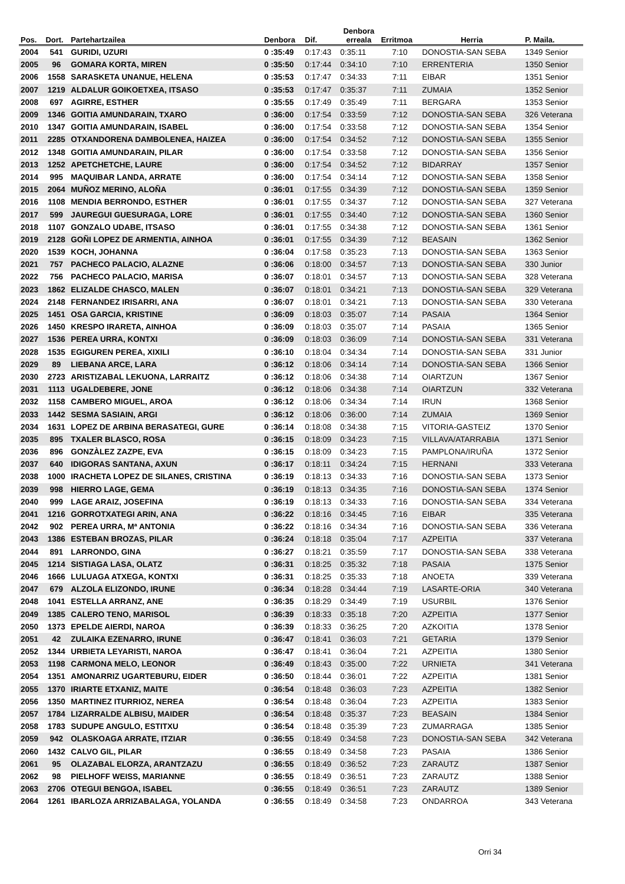| Pos. | Dort. | Partehartzailea | Denbora | Dif. | Denbora erreala | Erritmoa | Herria | P. Maila. |
| --- | --- | --- | --- | --- | --- | --- | --- | --- |
| 2004 | 541 | GURIDI, UZURI | 0 :35:49 | 0:17:43 | 0:35:11 | 7:10 | DONOSTIA-SAN SEBA | 1349 Senior |
| 2005 | 96 | GOMARA KORTA, MIREN | 0 :35:50 | 0:17:44 | 0:34:10 | 7:10 | ERRENTERIA | 1350 Senior |
| 2006 | 1558 | SARASKETA UNANUE, HELENA | 0 :35:53 | 0:17:47 | 0:34:33 | 7:11 | EIBAR | 1351 Senior |
| 2007 | 1219 | ALDALUR GOIKOETXEA, ITSASO | 0 :35:53 | 0:17:47 | 0:35:37 | 7:11 | ZUMAIA | 1352 Senior |
| 2008 | 697 | AGIRRE, ESTHER | 0 :35:55 | 0:17:49 | 0:35:49 | 7:11 | BERGARA | 1353 Senior |
| 2009 | 1346 | GOITIA AMUNDARAIN, TXARO | 0 :36:00 | 0:17:54 | 0:33:59 | 7:12 | DONOSTIA-SAN SEBA | 326 Veterana |
| 2010 | 1347 | GOITIA AMUNDARAIN, ISABEL | 0 :36:00 | 0:17:54 | 0:33:58 | 7:12 | DONOSTIA-SAN SEBA | 1354 Senior |
| 2011 | 2285 | OTXANDORENA DAMBOLENEA, HAIZEA | 0 :36:00 | 0:17:54 | 0:34:52 | 7:12 | DONOSTIA-SAN SEBA | 1355 Senior |
| 2012 | 1348 | GOITIA AMUNDARAIN, PILAR | 0 :36:00 | 0:17:54 | 0:33:58 | 7:12 | DONOSTIA-SAN SEBA | 1356 Senior |
| 2013 | 1252 | APETCHETCHE, LAURE | 0 :36:00 | 0:17:54 | 0:34:52 | 7:12 | BIDARRAY | 1357 Senior |
| 2014 | 995 | MAQUIBAR LANDA, ARRATE | 0 :36:00 | 0:17:54 | 0:34:14 | 7:12 | DONOSTIA-SAN SEBA | 1358 Senior |
| 2015 | 2064 | MUÑOZ MERINO, ALOÑA | 0 :36:01 | 0:17:55 | 0:34:39 | 7:12 | DONOSTIA-SAN SEBA | 1359 Senior |
| 2016 | 1108 | MENDIA BERRONDO, ESTHER | 0 :36:01 | 0:17:55 | 0:34:37 | 7:12 | DONOSTIA-SAN SEBA | 327 Veterana |
| 2017 | 599 | JAUREGUI GUESURAGA, LORE | 0 :36:01 | 0:17:55 | 0:34:40 | 7:12 | DONOSTIA-SAN SEBA | 1360 Senior |
| 2018 | 1107 | GONZALO UDABE, ITSASO | 0 :36:01 | 0:17:55 | 0:34:38 | 7:12 | DONOSTIA-SAN SEBA | 1361 Senior |
| 2019 | 2128 | GOÑI LOPEZ DE ARMENTIA, AINHOA | 0 :36:01 | 0:17:55 | 0:34:39 | 7:12 | BEASAIN | 1362 Senior |
| 2020 | 1539 | KOCH, JOHANNA | 0 :36:04 | 0:17:58 | 0:35:23 | 7:13 | DONOSTIA-SAN SEBA | 1363 Senior |
| 2021 | 757 | PACHECO PALACIO, ALAZNE | 0 :36:06 | 0:18:00 | 0:34:57 | 7:13 | DONOSTIA-SAN SEBA | 330 Junior |
| 2022 | 756 | PACHECO PALACIO, MARISA | 0 :36:07 | 0:18:01 | 0:34:57 | 7:13 | DONOSTIA-SAN SEBA | 328 Veterana |
| 2023 | 1862 | ELIZALDE CHASCO, MALEN | 0 :36:07 | 0:18:01 | 0:34:21 | 7:13 | DONOSTIA-SAN SEBA | 329 Veterana |
| 2024 | 2148 | FERNANDEZ IRISARRI, ANA | 0 :36:07 | 0:18:01 | 0:34:21 | 7:13 | DONOSTIA-SAN SEBA | 330 Veterana |
| 2025 | 1451 | OSA GARCIA, KRISTINE | 0 :36:09 | 0:18:03 | 0:35:07 | 7:14 | PASAIA | 1364 Senior |
| 2026 | 1450 | KRESPO IRARETA, AINHOA | 0 :36:09 | 0:18:03 | 0:35:07 | 7:14 | PASAIA | 1365 Senior |
| 2027 | 1536 | PEREA URRA, KONTXI | 0 :36:09 | 0:18:03 | 0:36:09 | 7:14 | DONOSTIA-SAN SEBA | 331 Veterana |
| 2028 | 1535 | EGIGUREN PEREA, XIXILI | 0 :36:10 | 0:18:04 | 0:34:34 | 7:14 | DONOSTIA-SAN SEBA | 331 Junior |
| 2029 | 89 | LIEBANA ARCE, LARA | 0 :36:12 | 0:18:06 | 0:34:14 | 7:14 | DONOSTIA-SAN SEBA | 1366 Senior |
| 2030 | 2723 | ARISTIZABAL LEKUONA, LARRAITZ | 0 :36:12 | 0:18:06 | 0:34:38 | 7:14 | OIARTZUN | 1367 Senior |
| 2031 | 1113 | UGALDEBERE, JONE | 0 :36:12 | 0:18:06 | 0:34:38 | 7:14 | OIARTZUN | 332 Veterana |
| 2032 | 1158 | CAMBERO MIGUEL, AROA | 0 :36:12 | 0:18:06 | 0:34:34 | 7:14 | IRUN | 1368 Senior |
| 2033 | 1442 | SESMA SASIAIN, ARGI | 0 :36:12 | 0:18:06 | 0:36:00 | 7:14 | ZUMAIA | 1369 Senior |
| 2034 | 1631 | LOPEZ DE ARBINA BERASATEGI, GURE | 0 :36:14 | 0:18:08 | 0:34:38 | 7:15 | VITORIA-GASTEIZ | 1370 Senior |
| 2035 | 895 | TXALER BLASCO, ROSA | 0 :36:15 | 0:18:09 | 0:34:23 | 7:15 | VILLAVA/ATARRABIA | 1371 Senior |
| 2036 | 896 | GONZÀLEZ ZAZPE, EVA | 0 :36:15 | 0:18:09 | 0:34:23 | 7:15 | PAMPLONA/IRUÑA | 1372 Senior |
| 2037 | 640 | IDIGORAS SANTANA, AXUN | 0 :36:17 | 0:18:11 | 0:34:24 | 7:15 | HERNANI | 333 Veterana |
| 2038 | 1000 | IRACHETA LOPEZ DE SILANES, CRISTINA | 0 :36:19 | 0:18:13 | 0:34:33 | 7:16 | DONOSTIA-SAN SEBA | 1373 Senior |
| 2039 | 998 | HIERRO LAGE, GEMA | 0 :36:19 | 0:18:13 | 0:34:35 | 7:16 | DONOSTIA-SAN SEBA | 1374 Senior |
| 2040 | 999 | LAGE ARAIZ, JOSEFINA | 0 :36:19 | 0:18:13 | 0:34:33 | 7:16 | DONOSTIA-SAN SEBA | 334 Veterana |
| 2041 | 1216 | GORROTXATEGI ARIN, ANA | 0 :36:22 | 0:18:16 | 0:34:45 | 7:16 | EIBAR | 335 Veterana |
| 2042 | 902 | PEREA URRA, Mª ANTONIA | 0 :36:22 | 0:18:16 | 0:34:34 | 7:16 | DONOSTIA-SAN SEBA | 336 Veterana |
| 2043 | 1386 | ESTEBAN BROZAS, PILAR | 0 :36:24 | 0:18:18 | 0:35:04 | 7:17 | AZPEITIA | 337 Veterana |
| 2044 | 891 | LARRONDO, GINA | 0 :36:27 | 0:18:21 | 0:35:59 | 7:17 | DONOSTIA-SAN SEBA | 338 Veterana |
| 2045 | 1214 | SISTIAGA LASA, OLATZ | 0 :36:31 | 0:18:25 | 0:35:32 | 7:18 | PASAIA | 1375 Senior |
| 2046 | 1666 | LULUAGA ATXEGA, KONTXI | 0 :36:31 | 0:18:25 | 0:35:33 | 7:18 | ANOETA | 339 Veterana |
| 2047 | 679 | ALZOLA ELIZONDO, IRUNE | 0 :36:34 | 0:18:28 | 0:34:44 | 7:19 | LASARTE-ORIA | 340 Veterana |
| 2048 | 1041 | ESTELLA ARRANZ, ANE | 0 :36:35 | 0:18:29 | 0:34:49 | 7:19 | USURBIL | 1376 Senior |
| 2049 | 1385 | CALERO TENO, MARISOL | 0 :36:39 | 0:18:33 | 0:35:18 | 7:20 | AZPEITIA | 1377 Senior |
| 2050 | 1373 | EPELDE AIERDI, NAROA | 0 :36:39 | 0:18:33 | 0:36:25 | 7:20 | AZKOITIA | 1378 Senior |
| 2051 | 42 | ZULAIKA EZENARRO, IRUNE | 0 :36:47 | 0:18:41 | 0:36:03 | 7:21 | GETARIA | 1379 Senior |
| 2052 | 1344 | URBIETA LEYARISTI, NAROA | 0 :36:47 | 0:18:41 | 0:36:04 | 7:21 | AZPEITIA | 1380 Senior |
| 2053 | 1198 | CARMONA MELO, LEONOR | 0 :36:49 | 0:18:43 | 0:35:00 | 7:22 | URNIETA | 341 Veterana |
| 2054 | 1351 | AMONARRIZ UGARTEBURU, EIDER | 0 :36:50 | 0:18:44 | 0:36:01 | 7:22 | AZPEITIA | 1381 Senior |
| 2055 | 1370 | IRIARTE ETXANIZ, MAITE | 0 :36:54 | 0:18:48 | 0:36:03 | 7:23 | AZPEITIA | 1382 Senior |
| 2056 | 1350 | MARTINEZ ITURRIOZ, NEREA | 0 :36:54 | 0:18:48 | 0:36:04 | 7:23 | AZPEITIA | 1383 Senior |
| 2057 | 1784 | LIZARRALDE ALBISU, MAIDER | 0 :36:54 | 0:18:48 | 0:35:37 | 7:23 | BEASAIN | 1384 Senior |
| 2058 | 1783 | SUDUPE ANGULO, ESTITXU | 0 :36:54 | 0:18:48 | 0:35:39 | 7:23 | ZUMARRAGA | 1385 Senior |
| 2059 | 942 | OLASKOAGA ARRATE, ITZIAR | 0 :36:55 | 0:18:49 | 0:34:58 | 7:23 | DONOSTIA-SAN SEBA | 342 Veterana |
| 2060 | 1432 | CALVO GIL, PILAR | 0 :36:55 | 0:18:49 | 0:34:58 | 7:23 | PASAIA | 1386 Senior |
| 2061 | 95 | OLAZABAL ELORZA, ARANTZAZU | 0 :36:55 | 0:18:49 | 0:36:52 | 7:23 | ZARAUTZ | 1387 Senior |
| 2062 | 98 | PIELHOFF WEISS, MARIANNE | 0 :36:55 | 0:18:49 | 0:36:51 | 7:23 | ZARAUTZ | 1388 Senior |
| 2063 | 2706 | OTEGUI BENGOA, ISABEL | 0 :36:55 | 0:18:49 | 0:36:51 | 7:23 | ZARAUTZ | 1389 Senior |
| 2064 | 1261 | IBARLOZA ARRIZABALAGA, YOLANDA | 0 :36:55 | 0:18:49 | 0:34:58 | 7:23 | ONDARROA | 343 Veterana |
Orri 34